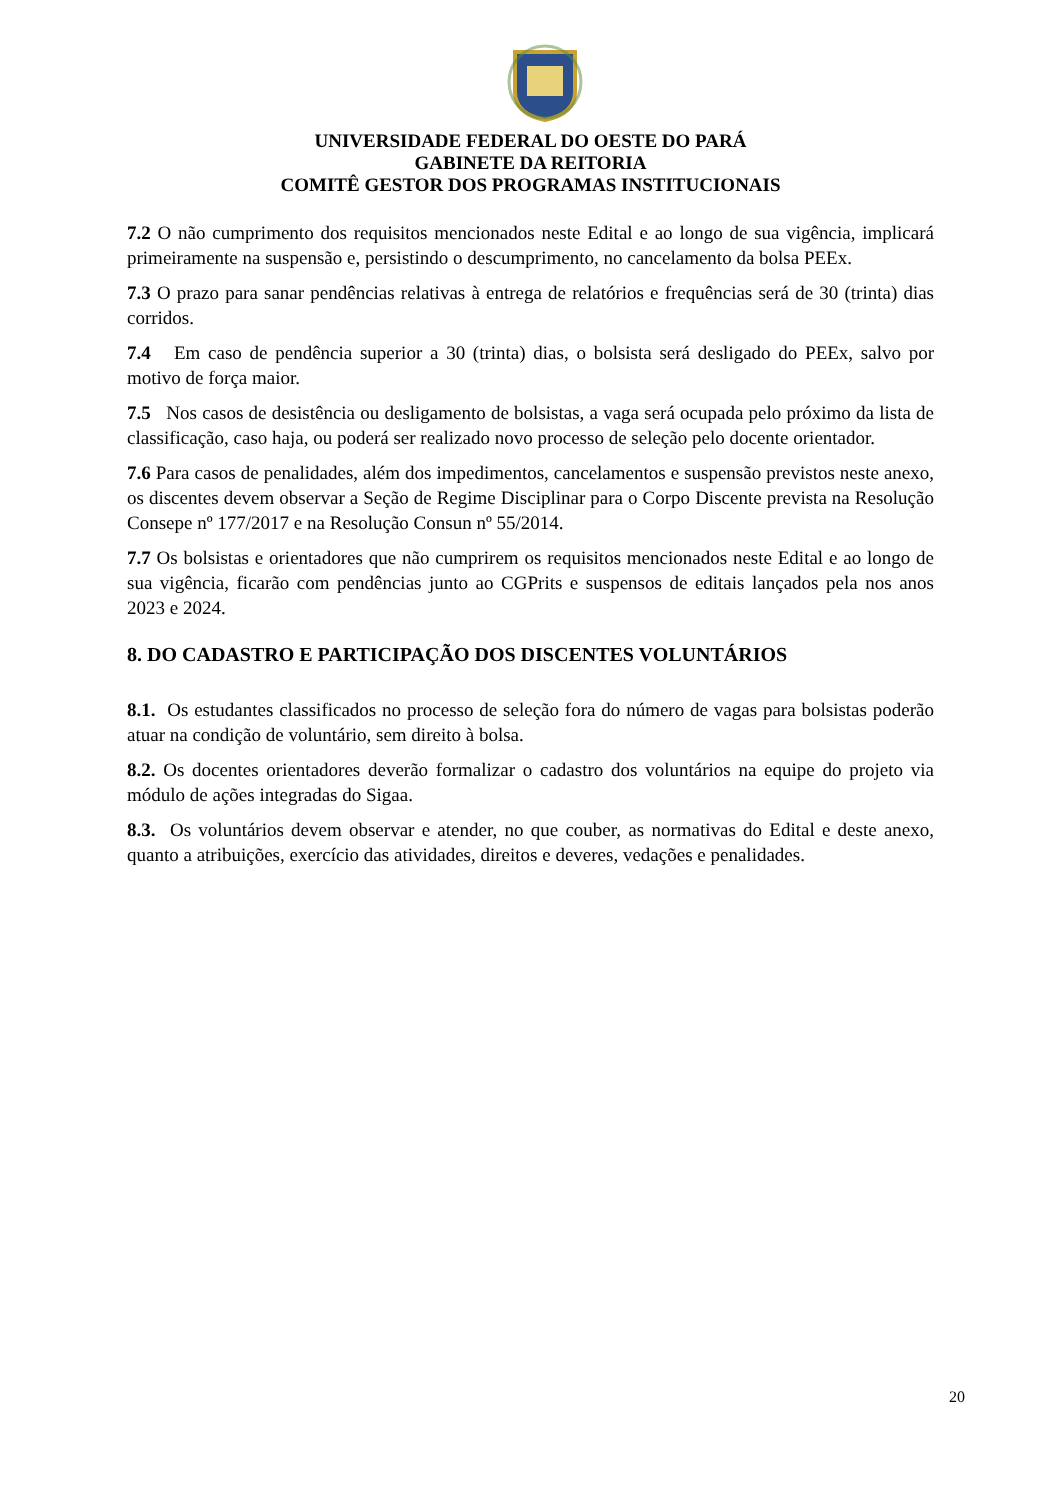UNIVERSIDADE FEDERAL DO OESTE DO PARÁ
GABINETE DA REITORIA
COMITÊ GESTOR DOS PROGRAMAS INSTITUCIONAIS
7.2 O não cumprimento dos requisitos mencionados neste Edital e ao longo de sua vigência, implicará primeiramente na suspensão e, persistindo o descumprimento, no cancelamento da bolsa PEEx.
7.3 O prazo para sanar pendências relativas à entrega de relatórios e frequências será de 30 (trinta) dias corridos.
7.4 Em caso de pendência superior a 30 (trinta) dias, o bolsista será desligado do PEEx, salvo por motivo de força maior.
7.5 Nos casos de desistência ou desligamento de bolsistas, a vaga será ocupada pelo próximo da lista de classificação, caso haja, ou poderá ser realizado novo processo de seleção pelo docente orientador.
7.6 Para casos de penalidades, além dos impedimentos, cancelamentos e suspensão previstos neste anexo, os discentes devem observar a Seção de Regime Disciplinar para o Corpo Discente prevista na Resolução Consepe nº 177/2017 e na Resolução Consun nº 55/2014.
7.7 Os bolsistas e orientadores que não cumprirem os requisitos mencionados neste Edital e ao longo de sua vigência, ficarão com pendências junto ao CGPrits e suspensos de editais lançados pela nos anos 2023 e 2024.
8. DO CADASTRO E PARTICIPAÇÃO DOS DISCENTES VOLUNTÁRIOS
8.1. Os estudantes classificados no processo de seleção fora do número de vagas para bolsistas poderão atuar na condição de voluntário, sem direito à bolsa.
8.2. Os docentes orientadores deverão formalizar o cadastro dos voluntários na equipe do projeto via módulo de ações integradas do Sigaa.
8.3. Os voluntários devem observar e atender, no que couber, as normativas do Edital e deste anexo, quanto a atribuições, exercício das atividades, direitos e deveres, vedações e penalidades.
20